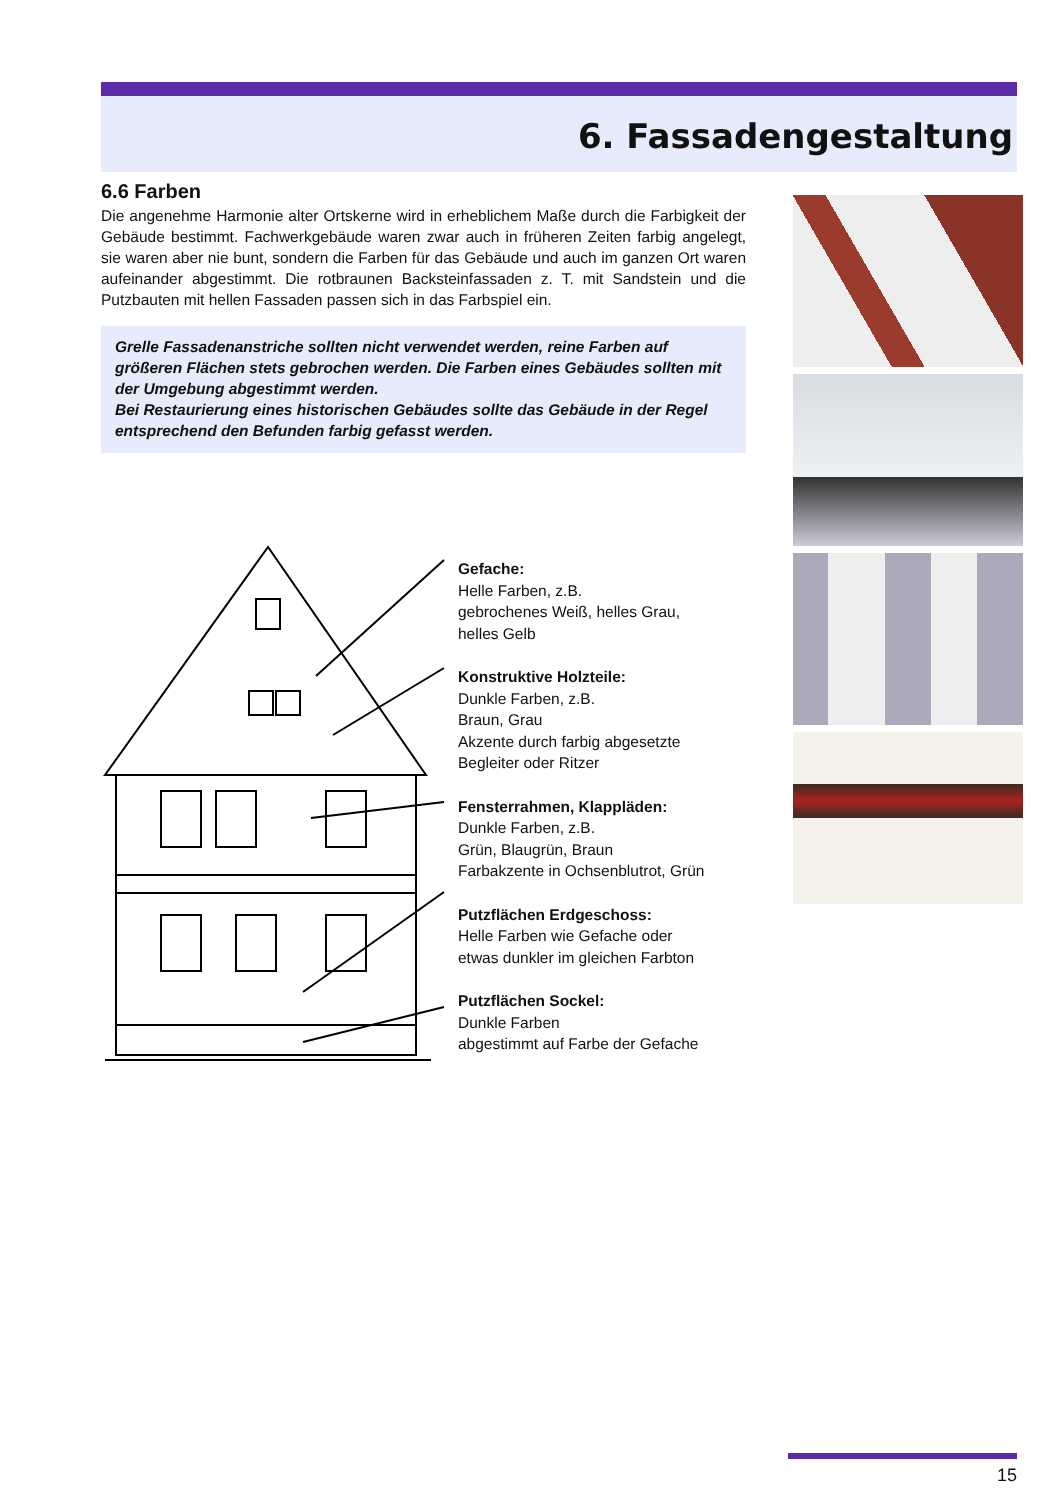6. Fassadengestaltung
6.6 Farben
Die angenehme Harmonie alter Ortskerne wird in erheblichem Maße durch die Farbigkeit der Gebäude bestimmt. Fachwerkgebäude waren zwar auch in früheren Zeiten farbig angelegt, sie waren aber nie bunt, sondern die Farben für das Gebäude und auch im ganzen Ort waren aufeinander abgestimmt. Die rotbraunen Backsteinfassaden z. T. mit Sandstein und die Putzbauten mit hellen Fassaden passen sich in das Farbspiel ein.
Grelle Fassadenanstriche sollten nicht verwendet werden, reine Farben auf größeren Flächen stets gebrochen werden. Die Farben eines Gebäudes sollten mit der Umgebung abgestimmt werden.
Bei Restaurierung eines historischen Gebäudes sollte das Gebäude in der Regel entsprechend den Befunden farbig gefasst werden.
Gefache:
Helle Farben, z.B.
gebrochenes Weiß, helles Grau,
helles Gelb
Konstruktive Holzteile:
Dunkle Farben, z.B.
Braun, Grau
Akzente durch farbig abgesetzte
Begleiter oder Ritzer
Fensterrahmen, Klappläden:
Dunkle Farben, z.B.
Grün, Blaugrün, Braun
Farbakzente in Ochsenblutrot, Grün
Putzflächen Erdgeschoss:
Helle Farben wie Gefache oder
etwas dunkler im gleichen Farbton
Putzflächen Sockel:
Dunkle Farben
abgestimmt auf Farbe der Gefache
15